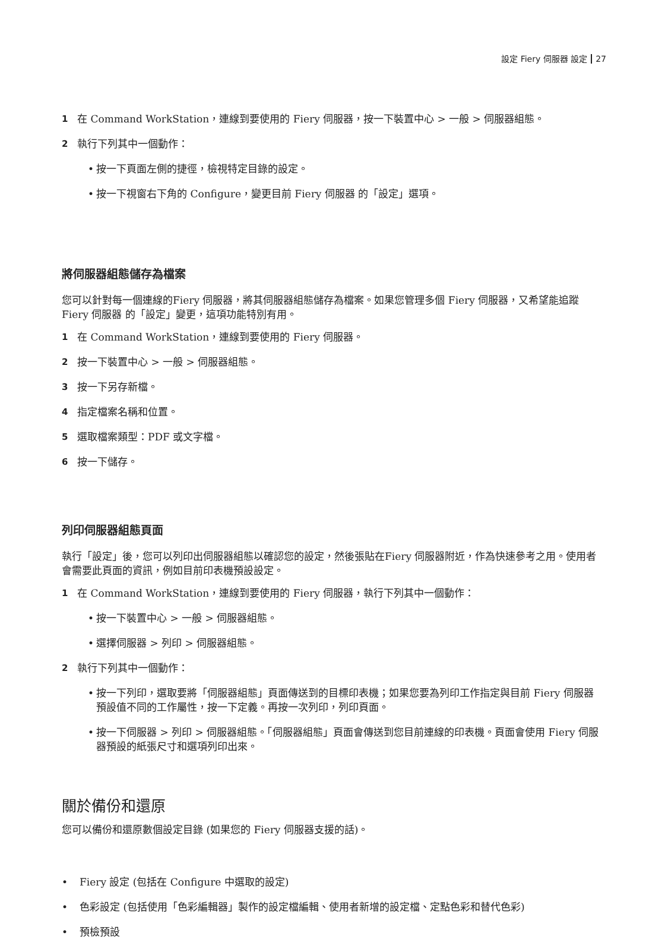設定 Fiery 伺服器 設定 27
1 在 Command WorkStation，連線到要使用的 Fiery 伺服器，按一下裝置中心 > 一般 > 伺服器組態。
2 執行下列其中一個動作：
• 按一下頁面左側的捷徑，檢視特定目錄的設定。
• 按一下視窗右下角的 Configure，變更目前 Fiery 伺服器 的「設定」選項。
將伺服器組態儲存為檔案
您可以針對每一個連線的Fiery 伺服器，將其伺服器組態儲存為檔案。如果您管理多個 Fiery 伺服器，又希望能追蹤 Fiery 伺服器 的「設定」變更，這項功能特別有用。
1 在 Command WorkStation，連線到要使用的 Fiery 伺服器。
2 按一下裝置中心 > 一般 > 伺服器組態。
3 按一下另存新檔。
4 指定檔案名稱和位置。
5 選取檔案類型：PDF 或文字檔。
6 按一下儲存。
列印伺服器組態頁面
執行「設定」後，您可以列印出伺服器組態以確認您的設定，然後張貼在Fiery 伺服器附近，作為快速參考之用。使用者會需要此頁面的資訊，例如目前印表機預設設定。
1 在 Command WorkStation，連線到要使用的 Fiery 伺服器，執行下列其中一個動作：
• 按一下裝置中心 > 一般 > 伺服器組態。
• 選擇伺服器 > 列印 > 伺服器組態。
2 執行下列其中一個動作：
• 按一下列印，選取要將「伺服器組態」頁面傳送到的目標印表機；如果您要為列印工作指定與目前 Fiery 伺服器 預設值不同的工作屬性，按一下定義。再按一次列印，列印頁面。
• 按一下伺服器 > 列印 > 伺服器組態。「伺服器組態」頁面會傳送到您目前連線的印表機。頁面會使用 Fiery 伺服器預設的紙張尺寸和選項列印出來。
關於備份和還原
您可以備份和還原數個設定目錄 (如果您的 Fiery 伺服器支援的話)。
• Fiery 設定 (包括在 Configure 中選取的設定)
• 色彩設定 (包括使用「色彩編輯器」製作的設定檔編輯、使用者新增的設定檔、定點色彩和替代色彩)
• 預檢預設